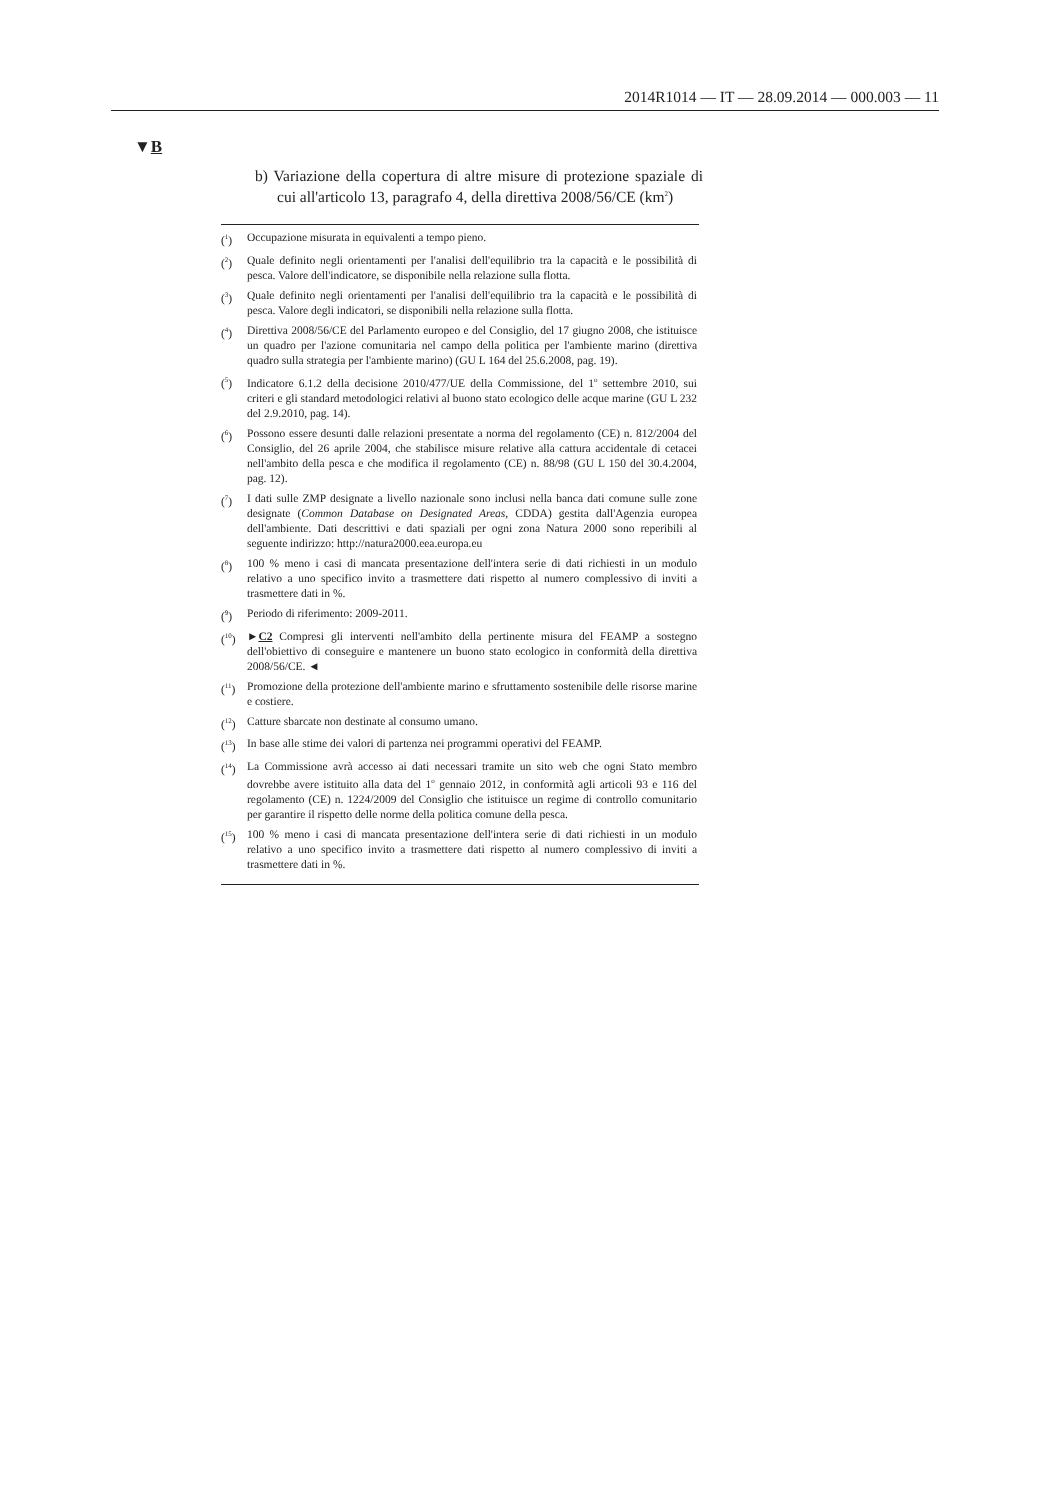2014R1014 — IT — 28.09.2014 — 000.003 — 11
▼B
b) Variazione della copertura di altre misure di protezione spaziale di cui all'articolo 13, paragrafo 4, della direttiva 2008/56/CE (km<sup>2</sup>)
(<sup>1</sup>) Occupazione misurata in equivalenti a tempo pieno.
(<sup>2</sup>) Quale definito negli orientamenti per l'analisi dell'equilibrio tra la capacità e le possibilità di pesca. Valore dell'indicatore, se disponibile nella relazione sulla flotta.
(<sup>3</sup>) Quale definito negli orientamenti per l'analisi dell'equilibrio tra la capacità e le possibilità di pesca. Valore degli indicatori, se disponibili nella relazione sulla flotta.
(<sup>4</sup>) Direttiva 2008/56/CE del Parlamento europeo e del Consiglio, del 17 giugno 2008, che istituisce un quadro per l'azione comunitaria nel campo della politica per l'ambiente marino (direttiva quadro sulla strategia per l'ambiente marino) (GU L 164 del 25.6.2008, pag. 19).
(<sup>5</sup>) Indicatore 6.1.2 della decisione 2010/477/UE della Commissione, del 1<sup>o</sup> settembre 2010, sui criteri e gli standard metodologici relativi al buono stato ecologico delle acque marine (GU L 232 del 2.9.2010, pag. 14).
(<sup>6</sup>) Possono essere desunti dalle relazioni presentate a norma del regolamento (CE) n. 812/2004 del Consiglio, del 26 aprile 2004, che stabilisce misure relative alla cattura accidentale di cetacei nell'ambito della pesca e che modifica il regolamento (CE) n. 88/98 (GU L 150 del 30.4.2004, pag. 12).
(<sup>7</sup>) I dati sulle ZMP designate a livello nazionale sono inclusi nella banca dati comune sulle zone designate (Common Database on Designated Areas, CDDA) gestita dall'Agenzia europea dell'ambiente. Dati descrittivi e dati spaziali per ogni zona Natura 2000 sono reperibili al seguente indirizzo: http://natura2000.eea.europa.eu
(<sup>8</sup>) 100 % meno i casi di mancata presentazione dell'intera serie di dati richiesti in un modulo relativo a uno specifico invito a trasmettere dati rispetto al numero complessivo di inviti a trasmettere dati in %.
(<sup>9</sup>) Periodo di riferimento: 2009-2011.
(<sup>10</sup>) ►C2 Compresi gli interventi nell'ambito della pertinente misura del FEAMP a sostegno dell'obiettivo di conseguire e mantenere un buono stato ecologico in conformità della direttiva 2008/56/CE. ◄
(<sup>11</sup>) Promozione della protezione dell'ambiente marino e sfruttamento sostenibile delle risorse marine e costiere.
(<sup>12</sup>) Catture sbarcate non destinate al consumo umano.
(<sup>13</sup>) In base alle stime dei valori di partenza nei programmi operativi del FEAMP.
(<sup>14</sup>) La Commissione avrà accesso ai dati necessari tramite un sito web che ogni Stato membro dovrebbe avere istituito alla data del 1<sup>o</sup> gennaio 2012, in conformità agli articoli 93 e 116 del regolamento (CE) n. 1224/2009 del Consiglio che istituisce un regime di controllo comunitario per garantire il rispetto delle norme della politica comune della pesca.
(<sup>15</sup>) 100 % meno i casi di mancata presentazione dell'intera serie di dati richiesti in un modulo relativo a uno specifico invito a trasmettere dati rispetto al numero complessivo di inviti a trasmettere dati in %.